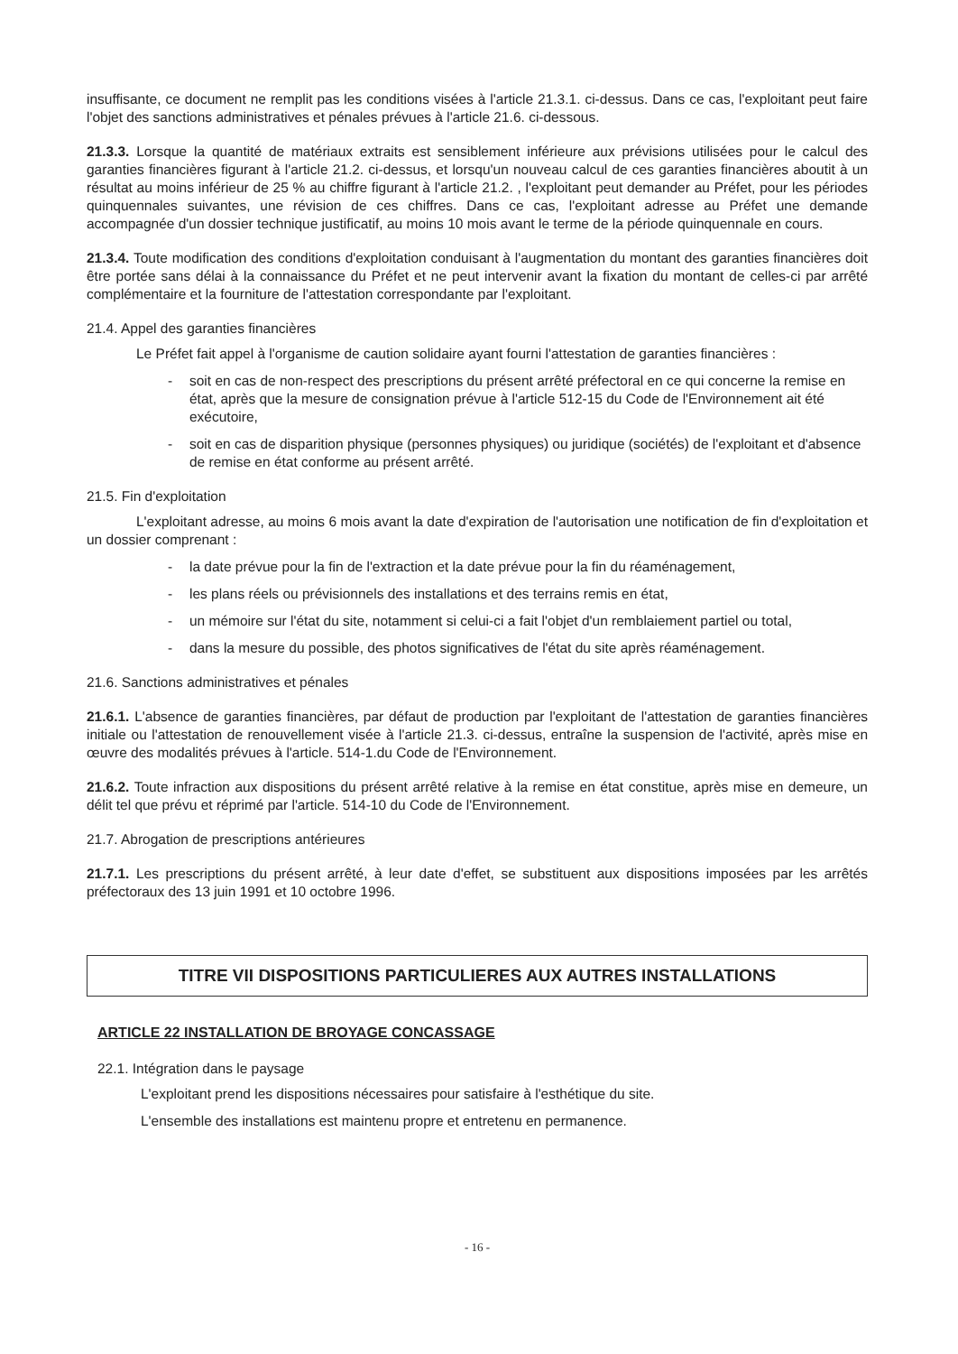insuffisante, ce document ne remplit pas les conditions visées à l'article 21.3.1. ci-dessus. Dans ce cas, l'exploitant peut faire l'objet des sanctions administratives et pénales prévues à l'article 21.6. ci-dessous.
21.3.3. Lorsque la quantité de matériaux extraits est sensiblement inférieure aux prévisions utilisées pour le calcul des garanties financières figurant à l'article 21.2. ci-dessus, et lorsqu'un nouveau calcul de ces garanties financières aboutit à un résultat au moins inférieur de 25 % au chiffre figurant à l'article 21.2. , l'exploitant peut demander au Préfet, pour les périodes quinquennales suivantes, une révision de ces chiffres. Dans ce cas, l'exploitant adresse au Préfet une demande accompagnée d'un dossier technique justificatif, au moins 10 mois avant le terme de la période quinquennale en cours.
21.3.4. Toute modification des conditions d'exploitation conduisant à l'augmentation du montant des garanties financières doit être portée sans délai à la connaissance du Préfet et ne peut intervenir avant la fixation du montant de celles-ci par arrêté complémentaire et la fourniture de l'attestation correspondante par l'exploitant.
21.4. Appel des garanties financières
Le Préfet fait appel à l'organisme de caution solidaire ayant fourni l'attestation de garanties financières :
- soit en cas de non-respect des prescriptions du présent arrêté préfectoral en ce qui concerne la remise en état, après que la mesure de consignation prévue à l'article 512-15 du Code de l'Environnement ait été exécutoire,
- soit en cas de disparition physique (personnes physiques) ou juridique (sociétés) de l'exploitant et d'absence de remise en état conforme au présent arrêté.
21.5. Fin d'exploitation
L'exploitant adresse, au moins 6 mois avant la date d'expiration de l'autorisation une notification de fin d'exploitation et un dossier comprenant :
- la date prévue pour la fin de l'extraction et la date prévue pour la fin du réaménagement,
- les plans réels ou prévisionnels des installations et des terrains remis en état,
- un mémoire sur l'état du site, notamment si celui-ci a fait l'objet d'un remblaiement partiel ou total,
- dans la mesure du possible, des photos significatives de l'état du site après réaménagement.
21.6. Sanctions administratives et pénales
21.6.1. L'absence de garanties financières, par défaut de production par l'exploitant de l'attestation de garanties financières initiale ou l'attestation de renouvellement visée à l'article 21.3. ci-dessus, entraîne la suspension de l'activité, après mise en œuvre des modalités prévues à l'article. 514-1.du Code de l'Environnement.
21.6.2. Toute infraction aux dispositions du présent arrêté relative à la remise en état constitue, après mise en demeure, un délit tel que prévu et réprimé par l'article. 514-10 du Code de l'Environnement.
21.7. Abrogation de prescriptions antérieures
21.7.1. Les prescriptions du présent arrêté, à leur date d'effet, se substituent aux dispositions imposées par les arrêtés préfectoraux des 13 juin 1991 et 10 octobre 1996.
TITRE VII DISPOSITIONS PARTICULIERES AUX AUTRES INSTALLATIONS
ARTICLE 22 INSTALLATION DE BROYAGE CONCASSAGE
22.1. Intégration dans le paysage
L'exploitant prend les dispositions nécessaires pour satisfaire à l'esthétique du site.
L'ensemble des installations est maintenu propre et entretenu en permanence.
- 16 -